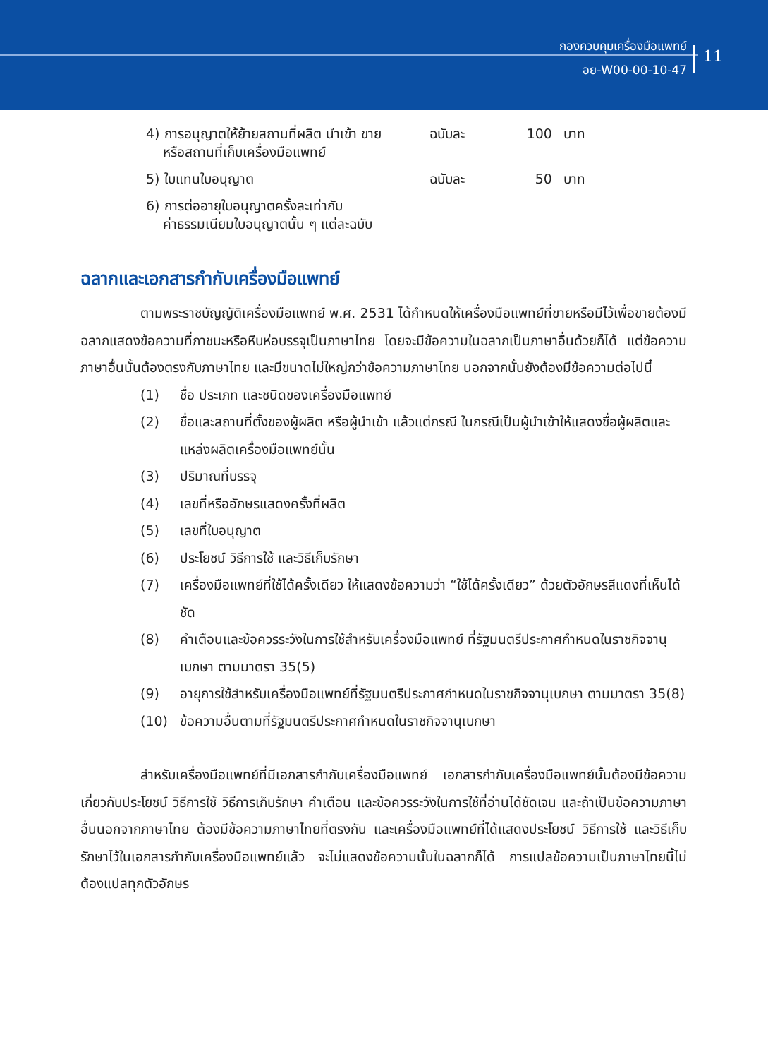กองควบคุมเครื่องมือแพทย์
อย-W00-00-10-47
11
| 4) การอนุญาตให้ย้ายสถานที่ผลิต นำเข้า ขาย หรือสถานที่เก็บเครื่องมือแพทย์ | ฉบับละ | 100 | บาท |
| 5) ใบแทนใบอนุญาต | ฉบับละ | 50 | บาท |
| 6) การต่ออายุใบอนุญาตครั้งละเท่ากับ ค่าธรรมเนียมใบอนุญาตนั้น ๆ แต่ละฉบับ | | | |
ฉลากและเอกสารกำกับเครื่องมือแพทย์
ตามพระราชบัญญัติเครื่องมือแพทย์ พ.ศ. 2531 ได้กำหนดให้เครื่องมือแพทย์ที่ขายหรือมีไว้เพื่อขายต้องมีฉลากแสดงข้อความที่ภาชนะหรือหีบห่อบรรจุเป็นภาษาไทย โดยจะมีข้อความในฉลากเป็นภาษาอื่นด้วยก็ได้ แต่ข้อความภาษาอื่นนั้นต้องตรงกับภาษาไทย และมีขนาดไม่ใหญ่กว่าข้อความภาษาไทย นอกจากนั้นยังต้องมีข้อความต่อไปนี้
(1) ชื่อ ประเภท และชนิดของเครื่องมือแพทย์
(2) ชื่อและสถานที่ตั้งของผู้ผลิต หรือผู้นำเข้า แล้วแต่กรณี ในกรณีเป็นผู้นำเข้าให้แสดงชื่อผู้ผลิตและแหล่งผลิตเครื่องมือแพทย์นั้น
(3) ปริมาณที่บรรจุ
(4) เลขที่หรืออักษรแสดงครั้งที่ผลิต
(5) เลขที่ใบอนุญาต
(6) ประโยชน์ วิธีการใช้ และวิธีเก็บรักษา
(7) เครื่องมือแพทย์ที่ใช้ได้ครั้งเดียว ให้แสดงข้อความว่า “ใช้ได้ครั้งเดียว” ด้วยตัวอักษรสีแดงที่เห็นได้ชัด
(8) คำเตือนและข้อควรระวังในการใช้สำหรับเครื่องมือแพทย์ ที่รัฐมนตรีประกาศกำหนดในราชกิจจานุเบกษา ตามมาตรา 35(5)
(9) อายุการใช้สำหรับเครื่องมือแพทย์ที่รัฐมนตรีประกาศกำหนดในราชกิจจานุเบกษา ตามมาตรา 35(8)
(10) ข้อความอื่นตามที่รัฐมนตรีประกาศกำหนดในราชกิจจานุเบกษา
สำหรับเครื่องมือแพทย์ที่มีเอกสารกำกับเครื่องมือแพทย์ เอกสารกำกับเครื่องมือแพทย์นั้นต้องมีข้อความเกี่ยวกับประโยชน์ วิธีการใช้ วิธีการเก็บรักษา คำเตือน และข้อควรระวังในการใช้ที่อ่านได้ชัดเจน และถ้าเป็นข้อความภาษาอื่นนอกจากภาษาไทย ต้องมีข้อความภาษาไทยที่ตรงกัน และเครื่องมือแพทย์ที่ได้แสดงประโยชน์ วิธีการใช้ และวิธีเก็บรักษาไว้ในเอกสารกำกับเครื่องมือแพทย์แล้ว จะไม่แสดงข้อความนั้นในฉลากก็ได้ การแปลข้อความเป็นภาษาไทยนี้ไม่ต้องแปลทุกตัวอักษร